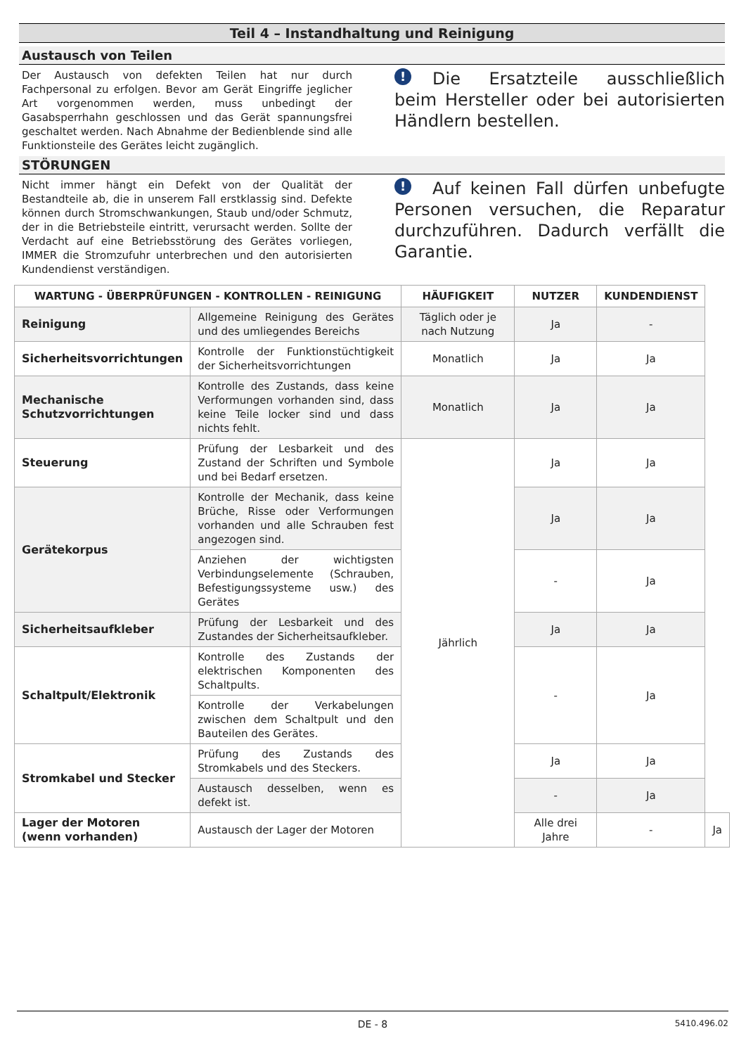Teil 4 – Instandhaltung und Reinigung
Austausch von Teilen
Der Austausch von defekten Teilen hat nur durch Fachpersonal zu erfolgen. Bevor am Gerät Eingriffe jeglicher Art vorgenommen werden, muss unbedingt der Gasabsperrhahn geschlossen und das Gerät spannungsfrei geschaltet werden. Nach Abnahme der Bedienblende sind alle Funktionsteile des Gerätes leicht zugänglich.
! Die Ersatzteile ausschließlich beim Hersteller oder bei autorisierten Händlern bestellen.
STÖRUNGEN
Nicht immer hängt ein Defekt von der Qualität der Bestandteile ab, die in unserem Fall erstklassig sind. Defekte können durch Stromschwankungen, Staub und/oder Schmutz, der in die Betriebsteile eintritt, verursacht werden. Sollte der Verdacht auf eine Betriebsstörung des Gerätes vorliegen, IMMER die Stromzufuhr unterbrechen und den autorisierten Kundendienst verständigen.
! Auf keinen Fall dürfen unbefugte Personen versuchen, die Reparatur durchzuführen. Dadurch verfällt die Garantie.
| WARTUNG - ÜBERPRÜFUNGEN - KONTROLLEN - REINIGUNG | | HÄUFIGKEIT | NUTZER | KUNDENDIENST | |
| --- | --- | --- | --- | --- | --- |
| Reinigung | Allgemeine Reinigung des Gerätes und des umliegendes Bereichs | Täglich oder je nach Nutzung | Ja | - | |
| Sicherheitsvorrichtungen | Kontrolle der Funktionstüchtigkeit der Sicherheitsvorrichtungen | Monatlich | Ja | Ja | |
| Mechanische Schutzvorrichtungen | Kontrolle des Zustands, dass keine Verformungen vorhanden sind, dass keine Teile locker sind und dass nichts fehlt. | Monatlich | Ja | Ja | |
| Steuerung | Prüfung der Lesbarkeit und des Zustand der Schriften und Symbole und bei Bedarf ersetzen. | Jährlich | Ja | Ja | |
| Gerätekorpus | Kontrolle der Mechanik, dass keine Brüche, Risse oder Verformungen vorhanden und alle Schrauben fest angezogen sind. | | Ja | Ja | |
| | Anziehen der wichtigsten Verbindungselemente (Schrauben, Befestigungssysteme usw.) des Gerätes | | - | Ja | |
| Sicherheitsaufkleber | Prüfung der Lesbarkeit und des Zustandes der Sicherheitsaufkleber. | | Ja | Ja | |
| Schaltpult/Elektronik | Kontrolle des Zustands der elektrischen Komponenten des Schaltpults. | | - | Ja | |
| | Kontrolle der Verkabelungen zwischen dem Schaltpult und den Bauteilen des Gerätes. | | | | |
| Stromkabel und Stecker | Prüfung des Zustands des Stromkabels und des Steckers. | | Ja | Ja | |
| | Austausch desselben, wenn es defekt ist. | | - | Ja | |
| Lager der Motoren (wenn vorhanden) | Austausch der Lager der Motoren | | Alle drei Jahre | - | Ja |
DE - 8 5410.496.02